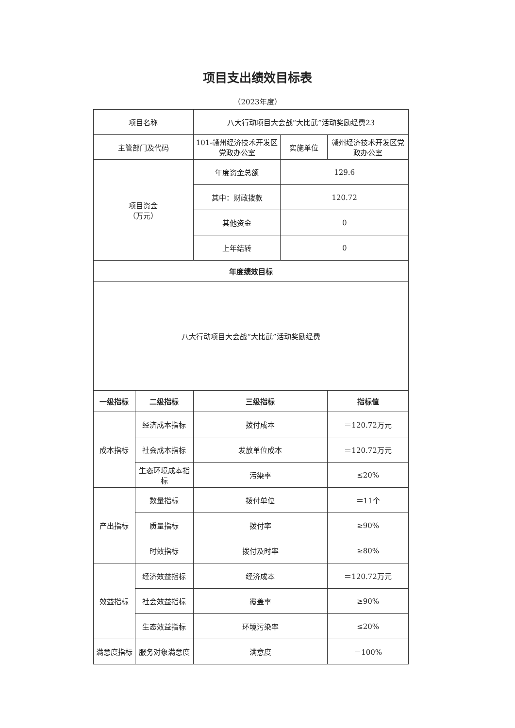项目支出绩效目标表
（2023年度）
| 项目名称 | | 八大行动项目大会战“大比武”活动奖励经费23 | | |
| 主管部门及代码 | | 101-赣州经济技术开发区党政办公室 | 实施单位 | 赣州经济技术开发区党政办公室 |
| 项目资金 （万元） | | 年度资金总额 | 129.6 | |
| | | 其中：财政拨款 | 120.72 | |
| | | 其他资金 | 0 | |
| | | 上年结转 | 0 | |
| 年度绩效目标 | | | | |
| 八大行动项目大会战“大比武”活动奖励经费 | | | | |
| 一级指标 | 二级指标 | 三级指标 | | 指标值 |
| 成本指标 | 经济成本指标 | 拨付成本 | | ＝120.72万元 |
| | 社会成本指标 | 发放单位成本 | | ＝120.72万元 |
| | 生态环境成本指标 | 污染率 | | ≤20% |
| 产出指标 | 数量指标 | 拨付单位 | | ＝11个 |
| | 质量指标 | 拨付率 | | ≥90% |
| | 时效指标 | 拨付及时率 | | ≥80% |
| 效益指标 | 经济效益指标 | 经济成本 | | ＝120.72万元 |
| | 社会效益指标 | 覆盖率 | | ≥90% |
| | 生态效益指标 | 环境污染率 | | ≤20% |
| 满意度指标 | 服务对象满意度 | 满意度 | | ＝100% |